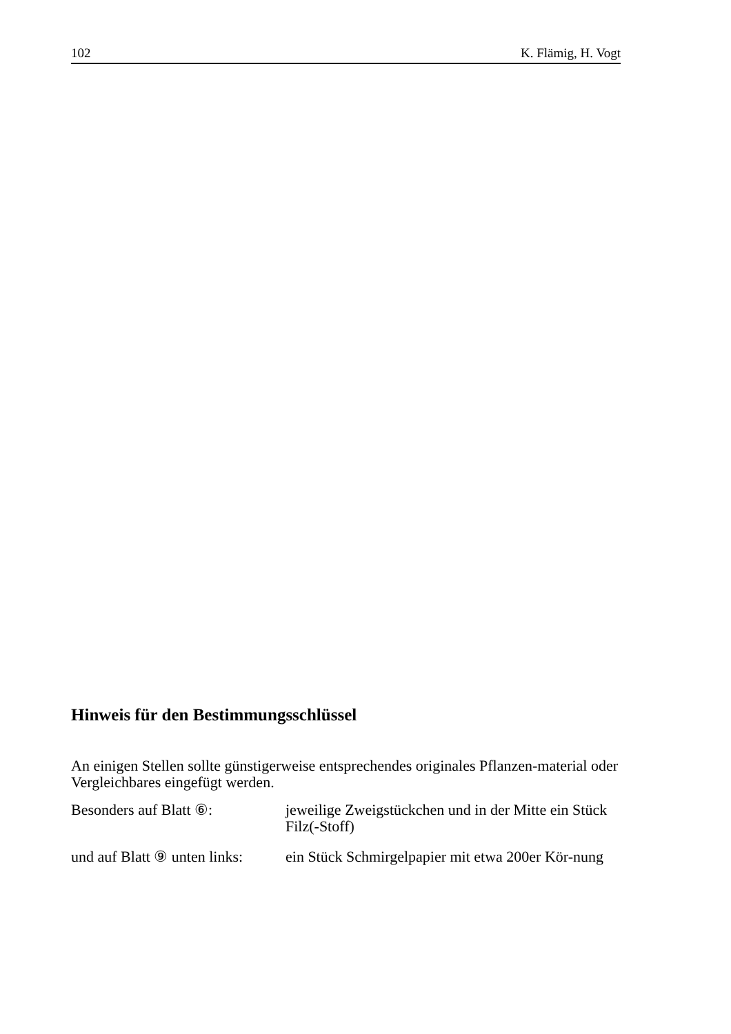102 K. Flämig, H. Vogt
Hinweis für den Bestimmungsschlüssel
An einigen Stellen sollte günstigerweise entsprechendes originales Pflanzen-material oder Vergleichbares eingefügt werden.
Besonders auf Blatt ⑥: jeweilige Zweigstückchen und in der Mitte ein Stück Filz(-Stoff)
und auf Blatt ⑨ unten links:
ein Stück Schmirgelpapier mit etwa 200er Kör-nung